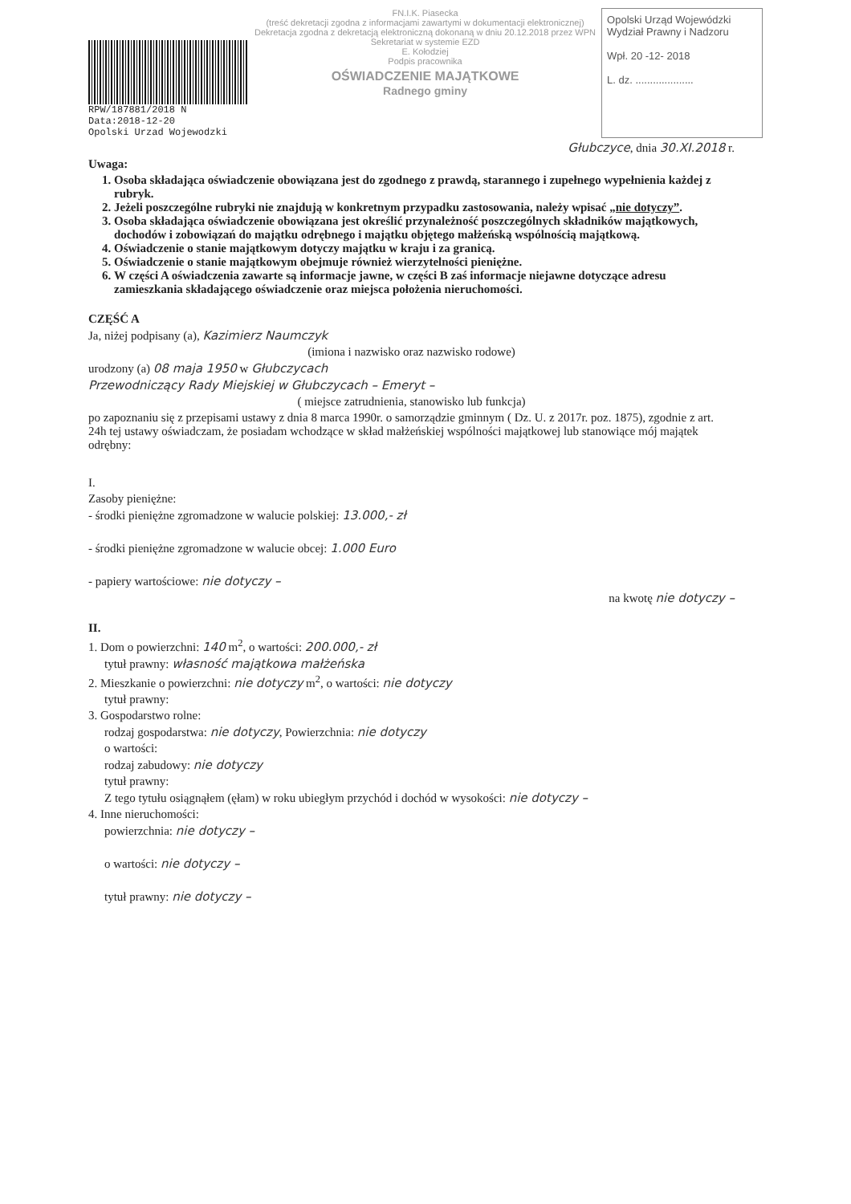RPW/187881/2018 N
Data:2018-12-20
Opolski Urzad Wojewodzki
FN.I.K. Piasecka
(treść dekretacji zgodna z informacjami zawartymi w dokumentacji elektronicznej)
Dekretacja zgodna z dekretacją elektroniczną dokonaną w dniu 20.12.2018 przez WPN Sekretariat w systemie EZD
E. Kołodziej
Podpis pracownika
OŚWIADCZENIE MAJĄTKOWE
Radnego gminy
Opolski Urząd Wojewódzki
Wydział Prawny i Nadzoru
Wpł. 20 -12- 2018
L. dz. ....................
Głubczyce, dnia 30.XI.2018 r.
Uwaga:
1. Osoba składająca oświadczenie obowiązana jest do zgodnego z prawdą, starannego i zupełnego wypełnienia każdej z rubryk.
2. Jeżeli poszczególne rubryki nie znajdują w konkretnym przypadku zastosowania, należy wpisać „nie dotyczy”.
3. Osoba składająca oświadczenie obowiązana jest określić przynależność poszczególnych składników majątkowych, dochodów i zobowiązań do majątku odrębnego i majątku objętego małżeńską wspólnością majątkową.
4. Oświadczenie o stanie majątkowym dotyczy majątku w kraju i za granicą.
5. Oświadczenie o stanie majątkowym obejmuje również wierzytelności pieniężne.
6. W części A oświadczenia zawarte są informacje jawne, w części B zaś informacje niejawne dotyczące adresu zamieszkania składającego oświadczenie oraz miejsca położenia nieruchomości.
CZĘŚĆ A
Ja, niżej podpisany (a), Kazimierz Naumczyk
(imiona i nazwisko oraz nazwisko rodowe)
urodzony (a) 08 maja 1950 w Głubczycach
Przewodniczący Rady Miejskiej w Głubczycach – Emeryt –
( miejsce zatrudnienia, stanowisko lub funkcja)
po zapoznaniu się z przepisami ustawy z dnia 8 marca 1990r. o samorządzie gminnym ( Dz. U. z 2017r. poz. 1875), zgodnie z art. 24h tej ustawy oświadczam, że posiadam wchodzące w skład małżeńskiej wspólności majątkowej lub stanowiące mój majątek odrębny:
I.
Zasoby pieniężne:
- środki pieniężne zgromadzone w walucie polskiej: 13.000,- zł
- środki pieniężne zgromadzone w walucie obcej: 1.000 Euro
- papiery wartościowe: nie dotyczy –
na kwotę nie dotyczy –
II.
1. Dom o powierzchni: 140 m<sup>2</sup>, o wartości: 200.000,- zł
tytuł prawny: własność majątkowa małżeńska
2. Mieszkanie o powierzchni: nie dotyczy m<sup>2</sup>, o wartości: nie dotyczy
tytuł prawny:
3. Gospodarstwo rolne:
rodzaj gospodarstwa: nie dotyczy, Powierzchnia: nie dotyczy
o wartości:
rodzaj zabudowy: nie dotyczy
tytuł prawny:
Z tego tytułu osiągnąłem (ęłam) w roku ubiegłym przychód i dochód w wysokości: nie dotyczy –
4. Inne nieruchomości:
powierzchnia: nie dotyczy –
o wartości: nie dotyczy –
tytuł prawny: nie dotyczy –